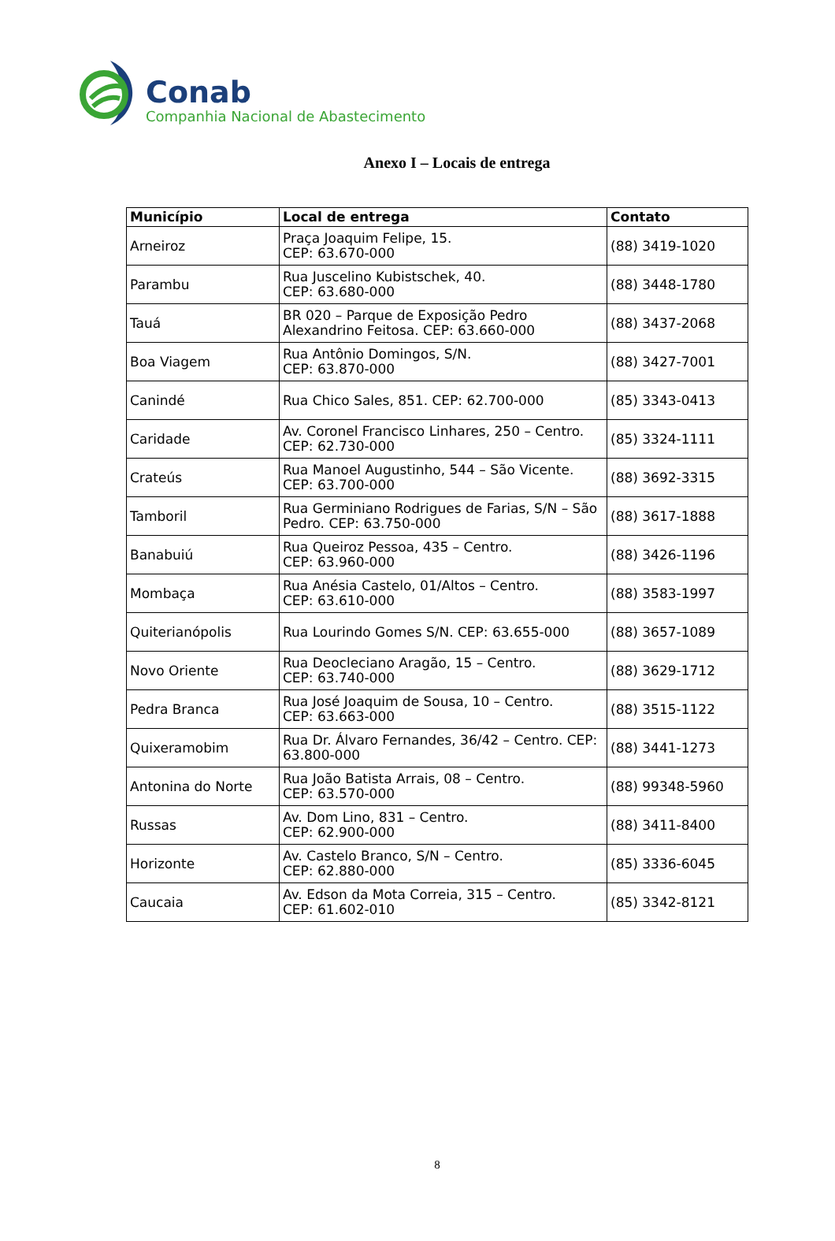Conab
Companhia Nacional de Abastecimento
Anexo I – Locais de entrega
| Município | Local de entrega | Contato |
| --- | --- | --- |
| Arneiroz | Praça Joaquim Felipe, 15. CEP: 63.670-000 | (88) 3419-1020 |
| Parambu | Rua Juscelino Kubistschek, 40. CEP: 63.680-000 | (88) 3448-1780 |
| Tauá | BR 020 – Parque de Exposição Pedro Alexandrino Feitosa. CEP: 63.660-000 | (88) 3437-2068 |
| Boa Viagem | Rua Antônio Domingos, S/N. CEP: 63.870-000 | (88) 3427-7001 |
| Canindé | Rua Chico Sales, 851. CEP: 62.700-000 | (85) 3343-0413 |
| Caridade | Av. Coronel Francisco Linhares, 250 – Centro. CEP: 62.730-000 | (85) 3324-1111 |
| Crateús | Rua Manoel Augustinho, 544 – São Vicente. CEP: 63.700-000 | (88) 3692-3315 |
| Tamboril | Rua Germiniano Rodrigues de Farias, S/N – São Pedro. CEP: 63.750-000 | (88) 3617-1888 |
| Banabuiú | Rua Queiroz Pessoa, 435 – Centro. CEP: 63.960-000 | (88) 3426-1196 |
| Mombaça | Rua Anésia Castelo, 01/Altos – Centro. CEP: 63.610-000 | (88) 3583-1997 |
| Quiterianópolis | Rua Lourindo Gomes S/N. CEP: 63.655-000 | (88) 3657-1089 |
| Novo Oriente | Rua Deocleciano Aragão, 15 – Centro. CEP: 63.740-000 | (88) 3629-1712 |
| Pedra Branca | Rua José Joaquim de Sousa, 10 – Centro. CEP: 63.663-000 | (88) 3515-1122 |
| Quixeramobim | Rua Dr. Álvaro Fernandes, 36/42 – Centro. CEP: 63.800-000 | (88) 3441-1273 |
| Antonina do Norte | Rua João Batista Arrais, 08 – Centro. CEP: 63.570-000 | (88) 99348-5960 |
| Russas | Av. Dom Lino, 831 – Centro. CEP: 62.900-000 | (88) 3411-8400 |
| Horizonte | Av. Castelo Branco, S/N – Centro. CEP: 62.880-000 | (85) 3336-6045 |
| Caucaia | Av. Edson da Mota Correia, 315 – Centro. CEP: 61.602-010 | (85) 3342-8121 |
8